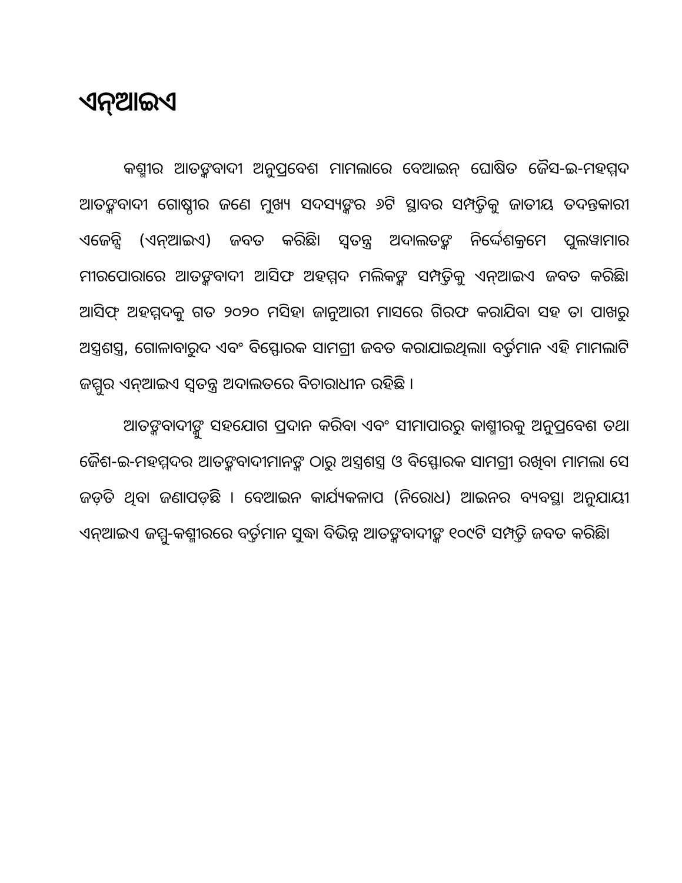ଏନ୍ଆଇଏ
କଶ୍ମୀର ଆତଙ୍କବାଦୀ ଅନୁପ୍ରବେଶ ମାମଲାରେ ବେଆଇନ୍ ଘୋଷିତ ଜୈସ-ଇ-ମହମ୍ମଦ ଆତଙ୍କବାଦୀ ଗୋଷ୍ଠୀର ଜଣେ ମୁଖ୍ୟ ସଦସ୍ୟଙ୍କର ୬ଟି ସ୍ଥାବର ସମ୍ପତ୍ତିକୁ ଜାତୀୟ ତଦନ୍ତକାରୀ ଏଜେନ୍ସି (ଏନ୍ଆଇଏ) ଜବତ କରିଛି। ସ୍ୱତନ୍ତ୍ର ଅଦାଲତଙ୍କ ନିର୍ଦ୍ଦେଶକ୍ରମେ ପୁଲୱାମାର ମୀରପୋରାରେ ଆତଙ୍କବାଦୀ ଆସିଫ ଅହମ୍ମଦ ମଲିକଙ୍କ ସମ୍ପତ୍ତିକୁ ଏନ୍ଆଇଏ ଜବତ କରିଛି। ଆସିଫ୍ ଅହମ୍ମଦକୁ ଗତ ୨୦୨୦ ମସିହା ଜାନୁଆରୀ ମାସରେ ଗିରଫ କରାଯିବା ସହ ତା ପାଖରୁ ଅସ୍ତ୍ରଶସ୍ତ୍ର, ଗୋଳାବାରୁଦ ଏବଂ ବିସ୍ଫୋରକ ସାମଗ୍ରୀ ଜବତ କରାଯାଇଥିଲା। ବର୍ତ୍ତମାନ ଏହି ମାମଲାଟି ଜମ୍ମୁର ଏନ୍ଆଇଏ ସ୍ୱତନ୍ତ୍ର ଅଦାଲତରେ ବିଚାରାଧୀନ ରହିଛି ।
ଆତଙ୍କବାଦୀଙ୍କୁ ସହଯୋଗ ପ୍ରଦାନ କରିବା ଏବଂ ସୀମାପାରରୁ କାଶ୍ମୀରକୁ ଅନୁପ୍ରବେଶ ତଥା ଜୈଶ-ଇ-ମହମ୍ମଦର ଆତଙ୍କବାଦୀମାନଙ୍କ ଠାରୁ ଅସ୍ତ୍ରଶସ୍ତ୍ର ଓ ବିସ୍ଫୋରକ ସାମଗ୍ରୀ ରଖିବା ମାମଲା ସେ ଜଡ଼ିତ ଥିବା ଜଣାପଡ଼ିଛି । ବେଆଇନ କାର୍ଯ୍ୟକଳାପ (ନିରୋଧ) ଆଇନର ବ୍ୟବସ୍ଥା ଅନୁଯାୟୀ ଏନ୍ଆଇଏ ଜମ୍ମୁ-କଶ୍ମୀରରେ ବର୍ତ୍ତମାନ ସୁଦ୍ଧା ବିଭିନ୍ନ ଆତଙ୍କବାଦୀଙ୍କ ୧୦୯ଟି ସମ୍ପତ୍ତି ଜବତ କରିଛି।